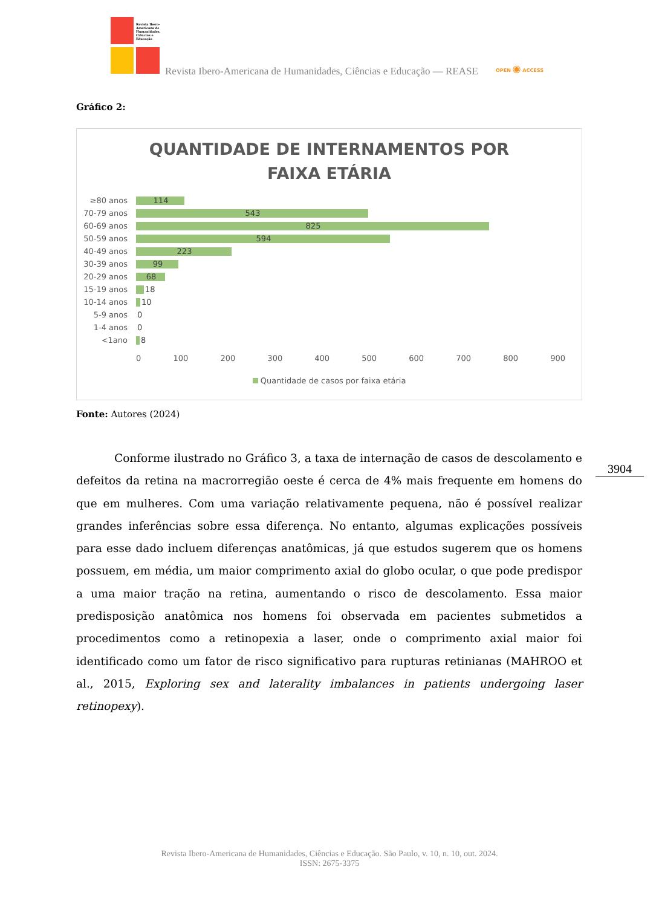Revista Ibero-Americana de Humanidades, Ciências e Educação
Revista Ibero-Americana de Humanidades, Ciências e Educação — REASE
OPEN ◉ ACCESS
Gráfico 2:
QUANTIDADE DE INTERNAMENTOS POR
FAIXA ETÁRIA
≥80 anos
114
70-79 anos
543
60-69 anos
825
50-59 anos
594
40-49 anos
223
30-39 anos
99
20-29 anos
68
15-19 anos
18
10-14 anos
10
5-9 anos
0
1-4 anos
0
<1ano
8
0 100 200 300 400 500 600 700 800 900
Quantidade de casos por faixa etária
Fonte: Autores (2024)
Conforme ilustrado no Gráfico 3, a taxa de internação de casos de descolamento e defeitos da retina na macrorregião oeste é cerca de 4% mais frequente em homens do que em mulheres. Com uma variação relativamente pequena, não é possível realizar grandes inferências sobre essa diferença. No entanto, algumas explicações possíveis para esse dado incluem diferenças anatômicas, já que estudos sugerem que os homens possuem, em média, um maior comprimento axial do globo ocular, o que pode predispor a uma maior tração na retina, aumentando o risco de descolamento. Essa maior predisposição anatômica nos homens foi observada em pacientes submetidos a procedimentos como a retinopexia a laser, onde o comprimento axial maior foi identificado como um fator de risco significativo para rupturas retinianas (MAHROO et al., 2015, Exploring sex and laterality imbalances in patients undergoing laser retinopexy).
3904
Revista Ibero-Americana de Humanidades, Ciências e Educação. São Paulo, v. 10, n. 10, out. 2024.
ISSN: 2675-3375